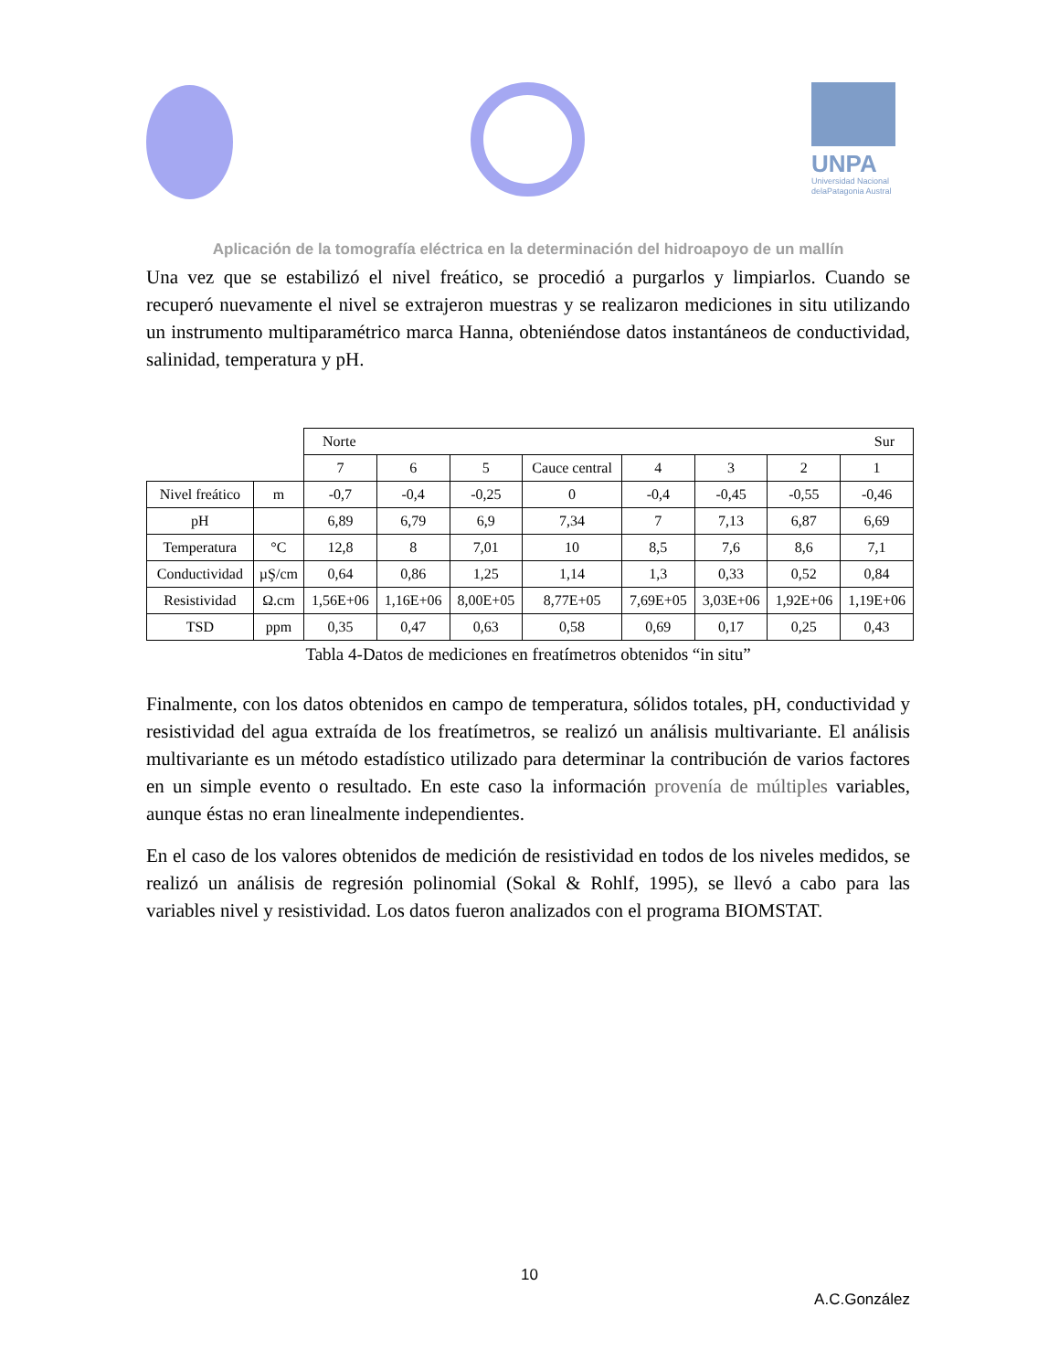UNPA
Universidad Nacional
delaPatagonia Austral
Aplicación de la tomografía eléctrica en la determinación del hidroapoyo de un mallín
Una vez que se estabilizó el nivel freático, se procedió a purgarlos y limpiarlos. Cuando se recuperó nuevamente el nivel se extrajeron muestras y se realizaron mediciones in situ utilizando un instrumento multiparamétrico marca Hanna, obteniéndose datos instantáneos de conductividad, salinidad, temperatura y pH.
| | | Norte Sur | | | | | | | |
| | | 7 | 6 | 5 | Cauce central | 4 | 3 | 2 | 1 |
| Nivel freático | m | -0,7 | -0,4 | -0,25 | 0 | -0,4 | -0,45 | -0,55 | -0,46 |
| pH | | 6,89 | 6,79 | 6,9 | 7,34 | 7 | 7,13 | 6,87 | 6,69 |
| Temperatura | °C | 12,8 | 8 | 7,01 | 10 | 8,5 | 7,6 | 8,6 | 7,1 |
| Conductividad | µŞ/cm | 0,64 | 0,86 | 1,25 | 1,14 | 1,3 | 0,33 | 0,52 | 0,84 |
| Resistividad | Ω.cm | 1,56E+06 | 1,16E+06 | 8,00E+05 | 8,77E+05 | 7,69E+05 | 3,03E+06 | 1,92E+06 | 1,19E+06 |
| TSD | ppm | 0,35 | 0,47 | 0,63 | 0,58 | 0,69 | 0,17 | 0,25 | 0,43 |
Tabla 4-Datos de mediciones en freatímetros obtenidos “in situ”
Finalmente, con los datos obtenidos en campo de temperatura, sólidos totales, pH, conductividad y resistividad del agua extraída de los freatímetros, se realizó un análisis multivariante. El análisis multivariante es un método estadístico utilizado para determinar la contribución de varios factores en un simple evento o resultado. En este caso la información provenía de múltiples variables, aunque éstas no eran linealmente independientes.
En el caso de los valores obtenidos de medición de resistividad en todos de los niveles medidos, se realizó un análisis de regresión polinomial (Sokal & Rohlf, 1995), se llevó a cabo para las variables nivel y resistividad. Los datos fueron analizados con el programa BIOMSTAT.
10
A.C.González